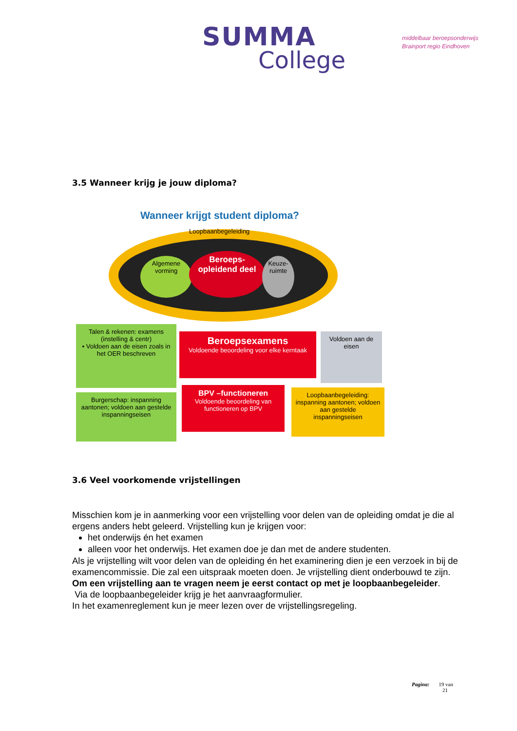SUMMA
College
middelbaar beroepsonderwijs
Brainport regio Eindhoven
3.5 Wanneer krijg je jouw diploma?
Wanneer krijgt student diploma?
Loopbaanbegeleiding
Algemene vorming
Beroeps-opleidend deel
Keuze-ruimte
Talen & rekenen: examens (instelling & centr)
▪ Voldoen aan de eisen zoals in het OER beschreven
Beroepsexamens
Voldoende beoordeling voor elke kerntaak
Voldoen aan de eisen
Burgerschap: inspanning aantonen; voldoen aan gestelde inspanningseisen
BPV –functioneren
Voldoende beoordeling van functioneren op BPV
Loopbaanbegeleiding: inspanning aantonen; voldoen aan gestelde inspanningseisen
3.6 Veel voorkomende vrijstellingen
Misschien kom je in aanmerking voor een vrijstelling voor delen van de opleiding omdat je die al ergens anders hebt geleerd. Vrijstelling kun je krijgen voor:
het onderwijs én het examen
alleen voor het onderwijs. Het examen doe je dan met de andere studenten.
Als je vrijstelling wilt voor delen van de opleiding én het examinering dien je een verzoek in bij de examencommissie. Die zal een uitspraak moeten doen. Je vrijstelling dient onderbouwd te zijn.
Om een vrijstelling aan te vragen neem je eerst contact op met je loopbaanbegeleider.
Via de loopbaanbegeleider krijg je het aanvraagformulier.
In het examenreglement kun je meer lezen over de vrijstellingsregeling.
Pagina: 19 van
21